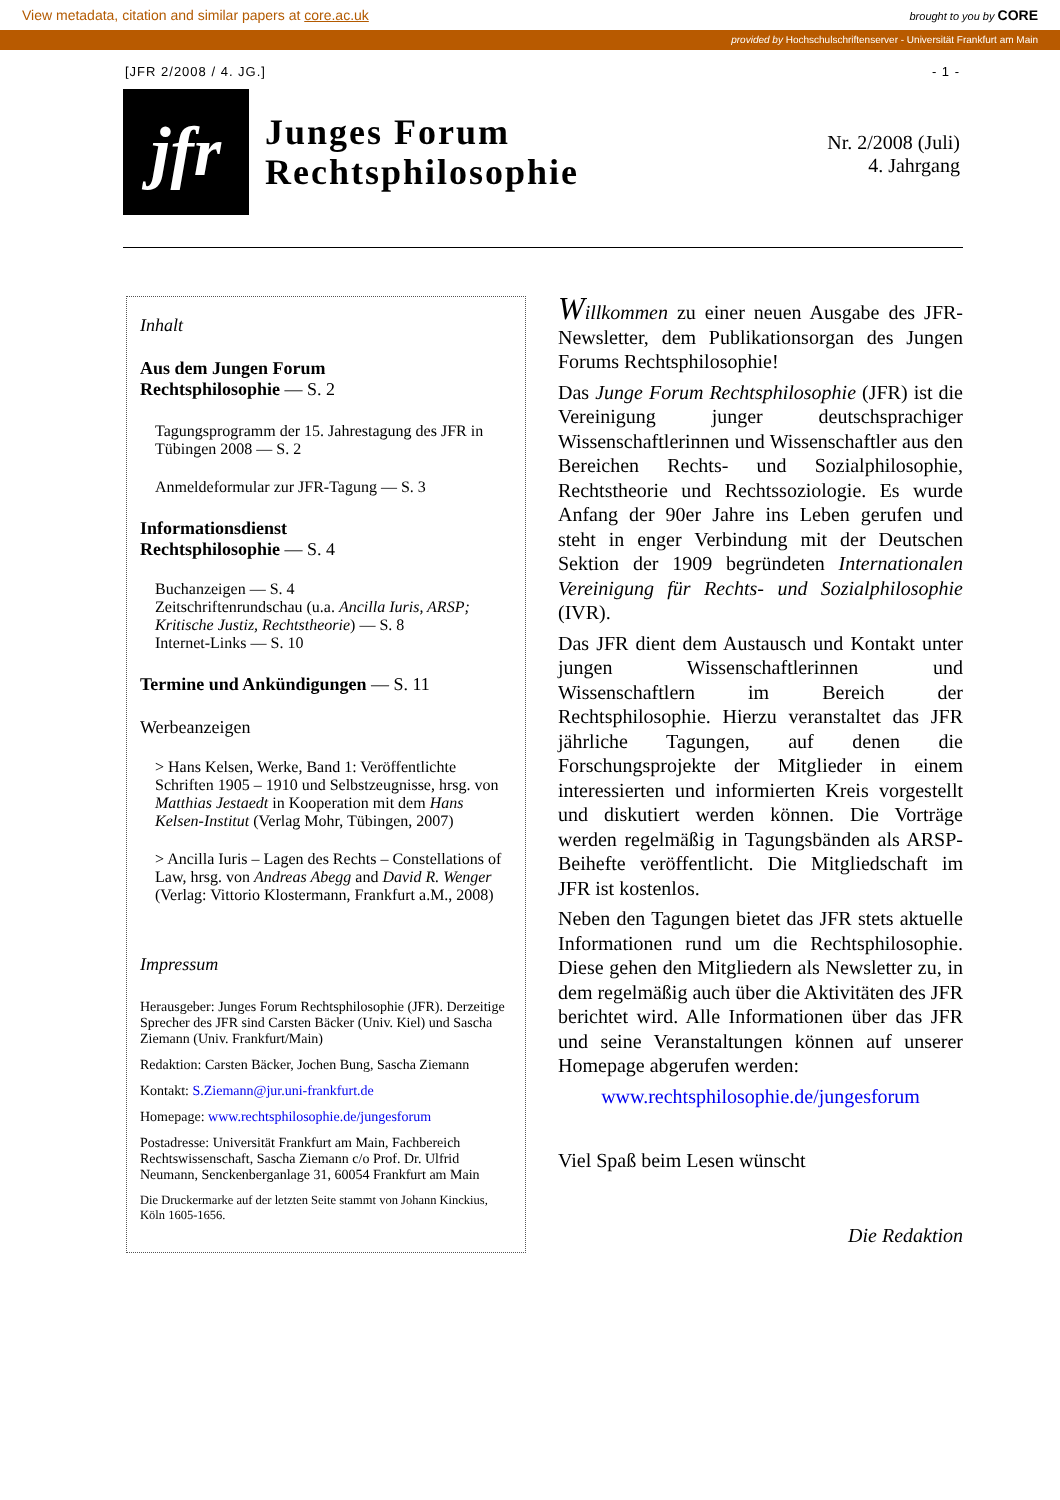View metadata, citation and similar papers at core.ac.uk brought to you by CORE
provided by Hochschulschriftenserver - Universität Frankfurt am Main
[JFR 2/2008 / 4. JG.] - 1 -
jfr
Junges Forum
Rechtsphilosophie
Nr. 2/2008 (Juli)
4. Jahrgang
Inhalt
Aus dem Jungen Forum
Rechtsphilosophie — S. 2
Tagungsprogramm der 15. Jahrestagung des JFR in Tübingen 2008 — S. 2
Anmeldeformular zur JFR-Tagung — S. 3
Informationsdienst
Rechtsphilosophie — S. 4
Buchanzeigen — S. 4
Zeitschriftenrundschau (u.a. Ancilla Iuris, ARSP; Kritische Justiz, Rechtstheorie) — S. 8
Internet-Links — S. 10
Termine und Ankündigungen — S. 11
Werbeanzeigen
> Hans Kelsen, Werke, Band 1: Veröffentlichte Schriften 1905 – 1910 und Selbstzeugnisse, hrsg. von Matthias Jestaedt in Kooperation mit dem Hans Kelsen-Institut (Verlag Mohr, Tübingen, 2007)
> Ancilla Iuris – Lagen des Rechts – Constellations of Law, hrsg. von Andreas Abegg and David R. Wenger (Verlag: Vittorio Klostermann, Frankfurt a.M., 2008)
Impressum
Herausgeber: Junges Forum Rechtsphilosophie (JFR). Derzeitige Sprecher des JFR sind Carsten Bäcker (Univ. Kiel) und Sascha Ziemann (Univ. Frankfurt/Main)
Redaktion: Carsten Bäcker, Jochen Bung, Sascha Ziemann
Kontakt: S.Ziemann@jur.uni-frankfurt.de
Homepage: www.rechtsphilosophie.de/jungesforum
Postadresse: Universität Frankfurt am Main, Fachbereich Rechtswissenschaft, Sascha Ziemann c/o Prof. Dr. Ulfrid Neumann, Senckenberganlage 31, 60054 Frankfurt am Main
Die Druckermarke auf der letzten Seite stammt von Johann Kinckius, Köln 1605-1656.
Willkommen zu einer neuen Ausgabe des JFR-Newsletter, dem Publikationsorgan des Jungen Forums Rechtsphilosophie!
Das Junge Forum Rechtsphilosophie (JFR) ist die Vereinigung junger deutschsprachiger Wissenschaftlerinnen und Wissenschaftler aus den Bereichen Rechts- und Sozialphilosophie, Rechtstheorie und Rechtssoziologie. Es wurde Anfang der 90er Jahre ins Leben gerufen und steht in enger Verbindung mit der Deutschen Sektion der 1909 begründeten Internationalen Vereinigung für Rechts- und Sozialphilosophie (IVR).
Das JFR dient dem Austausch und Kontakt unter jungen Wissenschaftlerinnen und Wissenschaftlern im Bereich der Rechtsphilosophie. Hierzu veranstaltet das JFR jährliche Tagungen, auf denen die Forschungsprojekte der Mitglieder in einem interessierten und informierten Kreis vorgestellt und diskutiert werden können. Die Vorträge werden regelmäßig in Tagungsbänden als ARSP-Beihefte veröffentlicht. Die Mitgliedschaft im JFR ist kostenlos.
Neben den Tagungen bietet das JFR stets aktuelle Informationen rund um die Rechtsphilosophie. Diese gehen den Mitgliedern als Newsletter zu, in dem regelmäßig auch über die Aktivitäten des JFR berichtet wird. Alle Informationen über das JFR und seine Veranstaltungen können auf unserer Homepage abgerufen werden:
www.rechtsphilosophie.de/jungesforum
Viel Spaß beim Lesen wünscht
Die Redaktion